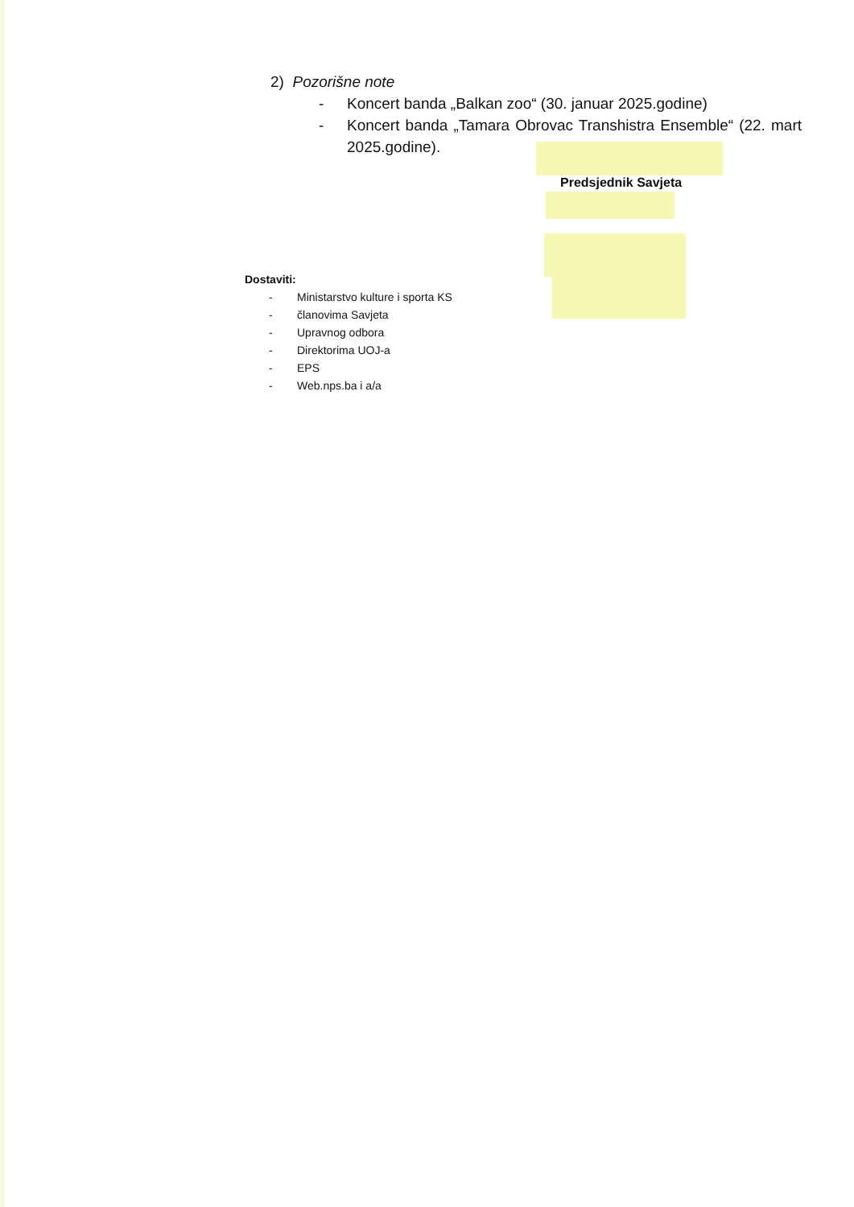2) Pozorišne note
- Koncert banda „Balkan zoo“ (30. januar 2025.godine)
- Koncert banda „Tamara Obrovac Transhistra Ensemble“ (22. mart 2025.godine).
Predsjednik Savjeta
Dostaviti:
- Ministarstvo kulture i sporta KS
- članovima Savjeta
- Upravnog odbora
- Direktorima UOJ-a
- EPS
- Web.nps.ba i a/a